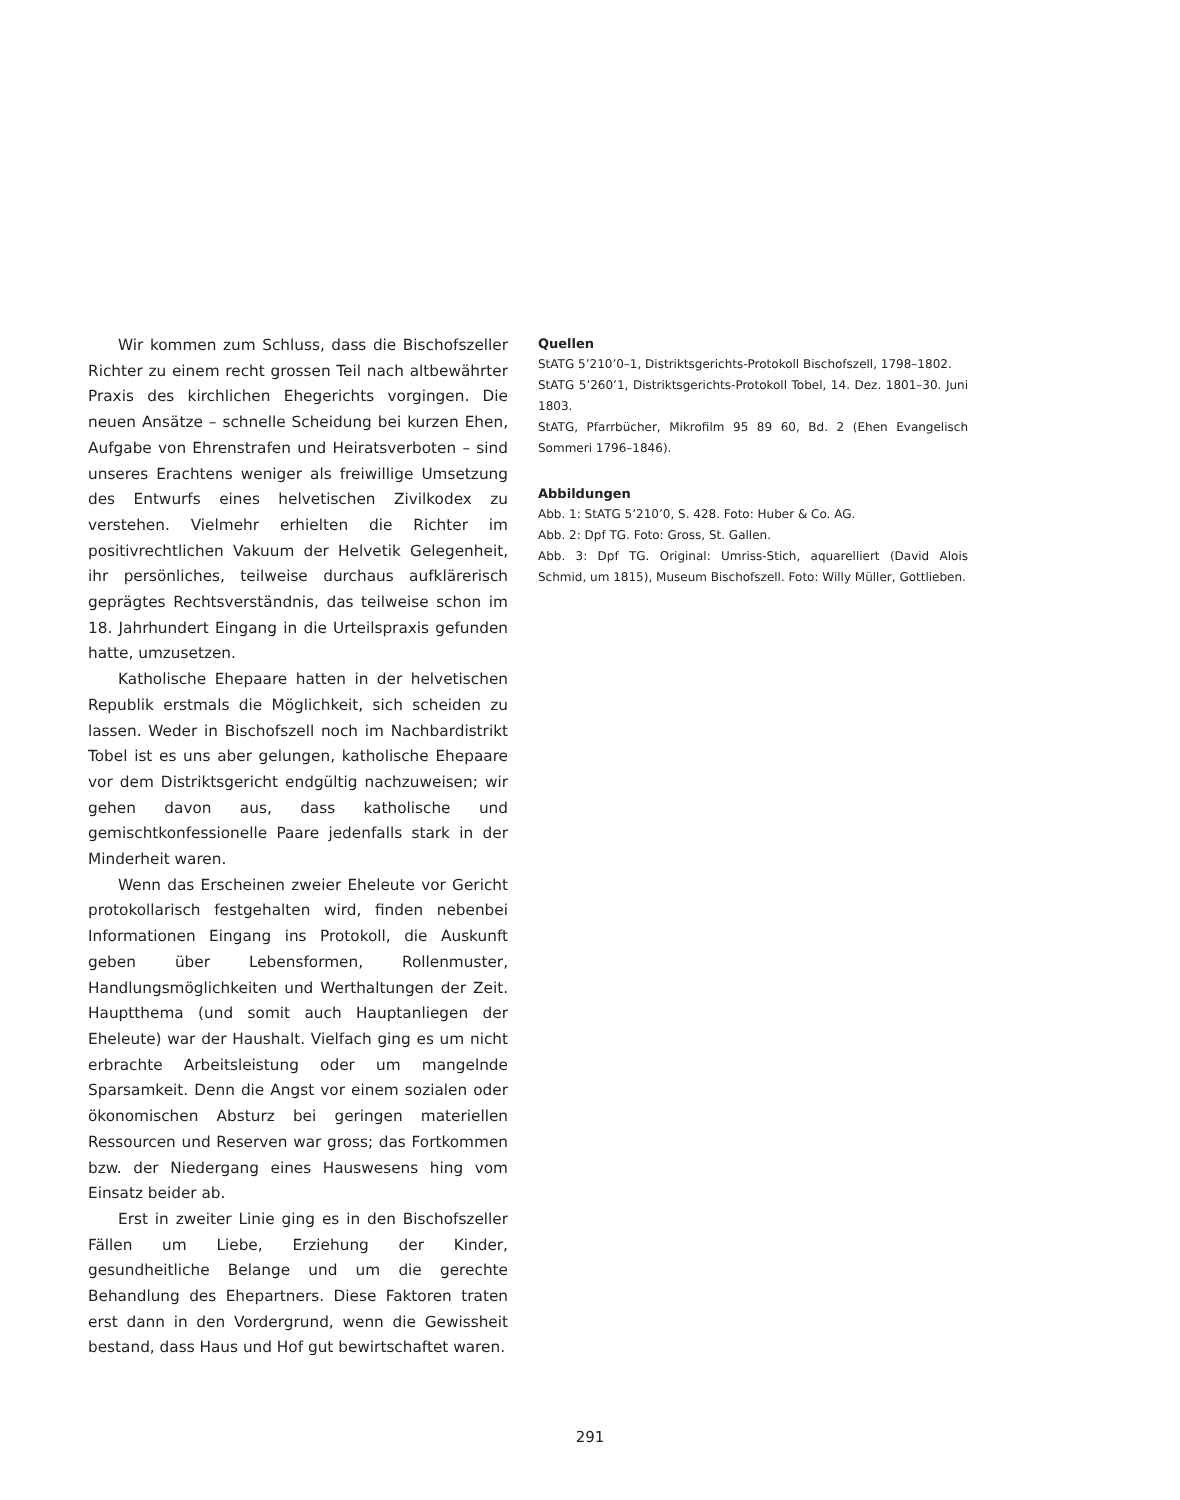Wir kommen zum Schluss, dass die Bischofszeller Richter zu einem recht grossen Teil nach altbewährter Praxis des kirchlichen Ehegerichts vorgingen. Die neuen Ansätze – schnelle Scheidung bei kurzen Ehen, Aufgabe von Ehrenstrafen und Heiratsverboten – sind unseres Erachtens weniger als freiwillige Umsetzung des Entwurfs eines helvetischen Zivilkodex zu verstehen. Vielmehr erhielten die Richter im positivrechtlichen Vakuum der Helvetik Gelegenheit, ihr persönliches, teilweise durchaus aufklärerisch geprägtes Rechtsverständnis, das teilweise schon im 18. Jahrhundert Eingang in die Urteilspraxis gefunden hatte, umzusetzen.
Katholische Ehepaare hatten in der helvetischen Republik erstmals die Möglichkeit, sich scheiden zu lassen. Weder in Bischofszell noch im Nachbardistrikt Tobel ist es uns aber gelungen, katholische Ehepaare vor dem Distriktsgericht endgültig nachzuweisen; wir gehen davon aus, dass katholische und gemischtkonfessionelle Paare jedenfalls stark in der Minderheit waren.
Wenn das Erscheinen zweier Eheleute vor Gericht protokollarisch festgehalten wird, finden nebenbei Informationen Eingang ins Protokoll, die Auskunft geben über Lebensformen, Rollenmuster, Handlungsmöglichkeiten und Werthaltungen der Zeit. Hauptthema (und somit auch Hauptanliegen der Eheleute) war der Haushalt. Vielfach ging es um nicht erbrachte Arbeitsleistung oder um mangelnde Sparsamkeit. Denn die Angst vor einem sozialen oder ökonomischen Absturz bei geringen materiellen Ressourcen und Reserven war gross; das Fortkommen bzw. der Niedergang eines Hauswesens hing vom Einsatz beider ab.
Erst in zweiter Linie ging es in den Bischofszeller Fällen um Liebe, Erziehung der Kinder, gesundheitliche Belange und um die gerechte Behandlung des Ehepartners. Diese Faktoren traten erst dann in den Vordergrund, wenn die Gewissheit bestand, dass Haus und Hof gut bewirtschaftet waren.
Quellen
StATG 5’210’0–1, Distriktsgerichts-Protokoll Bischofszell, 1798–1802.
StATG 5’260’1, Distriktsgerichts-Protokoll Tobel, 14. Dez. 1801–30. Juni 1803.
StATG, Pfarrbücher, Mikrofilm 95 89 60, Bd. 2 (Ehen Evangelisch Sommeri 1796–1846).
Abbildungen
Abb. 1: StATG 5’210’0, S. 428. Foto: Huber & Co. AG.
Abb. 2: Dpf TG. Foto: Gross, St. Gallen.
Abb. 3: Dpf TG. Original: Umriss-Stich, aquarelliert (David Alois Schmid, um 1815), Museum Bischofszell. Foto: Willy Müller, Gottlieben.
291